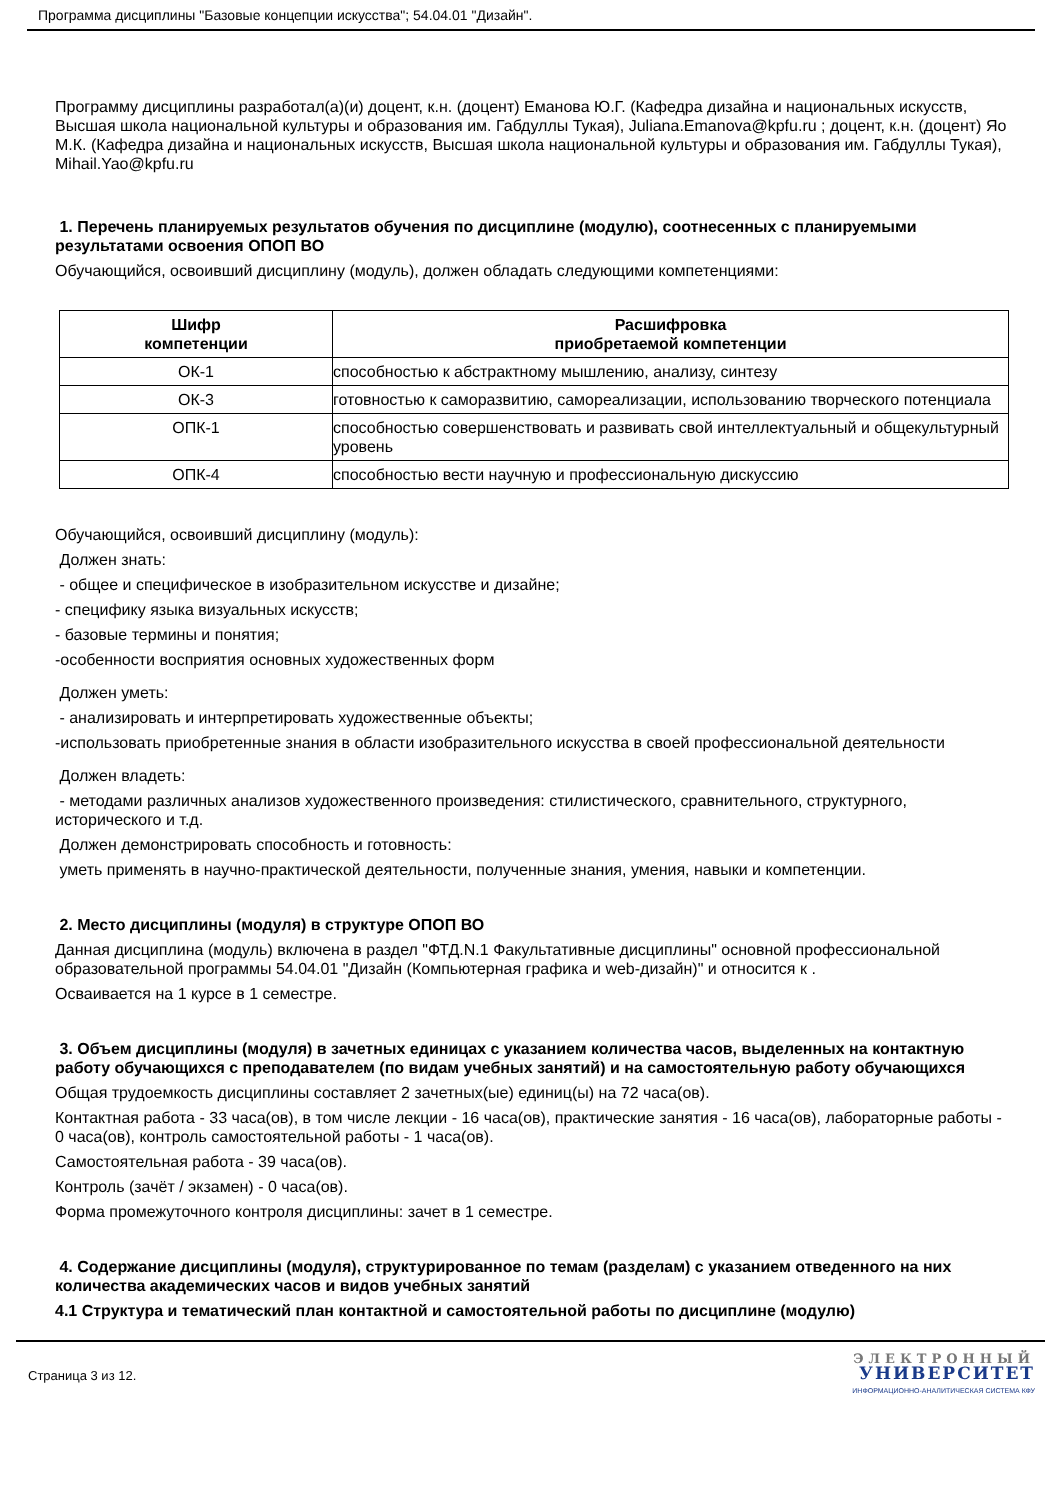Программа дисциплины "Базовые концепции искусства"; 54.04.01 "Дизайн".
Программу дисциплины разработал(а)(и) доцент, к.н. (доцент) Еманова Ю.Г. (Кафедра дизайна и национальных искусств, Высшая школа национальной культуры и образования им. Габдуллы Тукая), Juliana.Emanova@kpfu.ru ; доцент, к.н. (доцент) Яо М.К. (Кафедра дизайна и национальных искусств, Высшая школа национальной культуры и образования им. Габдуллы Тукая), Mihail.Yao@kpfu.ru
1. Перечень планируемых результатов обучения по дисциплине (модулю), соотнесенных с планируемыми результатами освоения ОПОП ВО
Обучающийся, освоивший дисциплину (модуль), должен обладать следующими компетенциями:
| Шифр компетенции | Расшифровка приобретаемой компетенции |
| --- | --- |
| ОК-1 | способностью к абстрактному мышлению, анализу, синтезу |
| ОК-3 | готовностью к саморазвитию, самореализации, использованию творческого потенциала |
| ОПК-1 | способностью совершенствовать и развивать свой интеллектуальный и общекультурный уровень |
| ОПК-4 | способностью вести научную и профессиональную дискуссию |
Обучающийся, освоивший дисциплину (модуль):
Должен знать:
- общее и специфическое в изобразительном искусстве и дизайне;
- специфику языка визуальных искусств;
- базовые термины и понятия;
-особенности восприятия основных художественных форм
Должен уметь:
- анализировать и интерпретировать художественные объекты;
-использовать приобретенные знания в области изобразительного искусства в своей профессиональной деятельности
Должен владеть:
- методами различных анализов художественного произведения: стилистического, сравнительного, структурного, исторического и т.д.
Должен демонстрировать способность и готовность:
уметь применять в научно-практической деятельности, полученные знания, умения, навыки и компетенции.
2. Место дисциплины (модуля) в структуре ОПОП ВО
Данная дисциплина (модуль) включена в раздел "ФТД.N.1 Факультативные дисциплины" основной профессиональной образовательной программы 54.04.01 "Дизайн (Компьютерная графика и web-дизайн)" и относится к .
Осваивается на 1 курсе в 1 семестре.
3. Объем дисциплины (модуля) в зачетных единицах с указанием количества часов, выделенных на контактную работу обучающихся с преподавателем (по видам учебных занятий) и на самостоятельную работу обучающихся
Общая трудоемкость дисциплины составляет 2 зачетных(ые) единиц(ы) на 72 часа(ов).
Контактная работа - 33 часа(ов), в том числе лекции - 16 часа(ов), практические занятия - 16 часа(ов), лабораторные работы - 0 часа(ов), контроль самостоятельной работы - 1 часа(ов).
Самостоятельная работа - 39 часа(ов).
Контроль (зачёт / экзамен) - 0 часа(ов).
Форма промежуточного контроля дисциплины: зачет в 1 семестре.
4. Содержание дисциплины (модуля), структурированное по темам (разделам) с указанием отведенного на них количества академических часов и видов учебных занятий
4.1 Структура и тематический план контактной и самостоятельной работы по дисциплине (модулю)
Страница 3 из 12.
ЭЛЕКТРОННЫЙ
УНИВЕРСИТЕТ
ИНФОРМАЦИОННО-АНАЛИТИЧЕСКАЯ СИСТЕМА КФУ